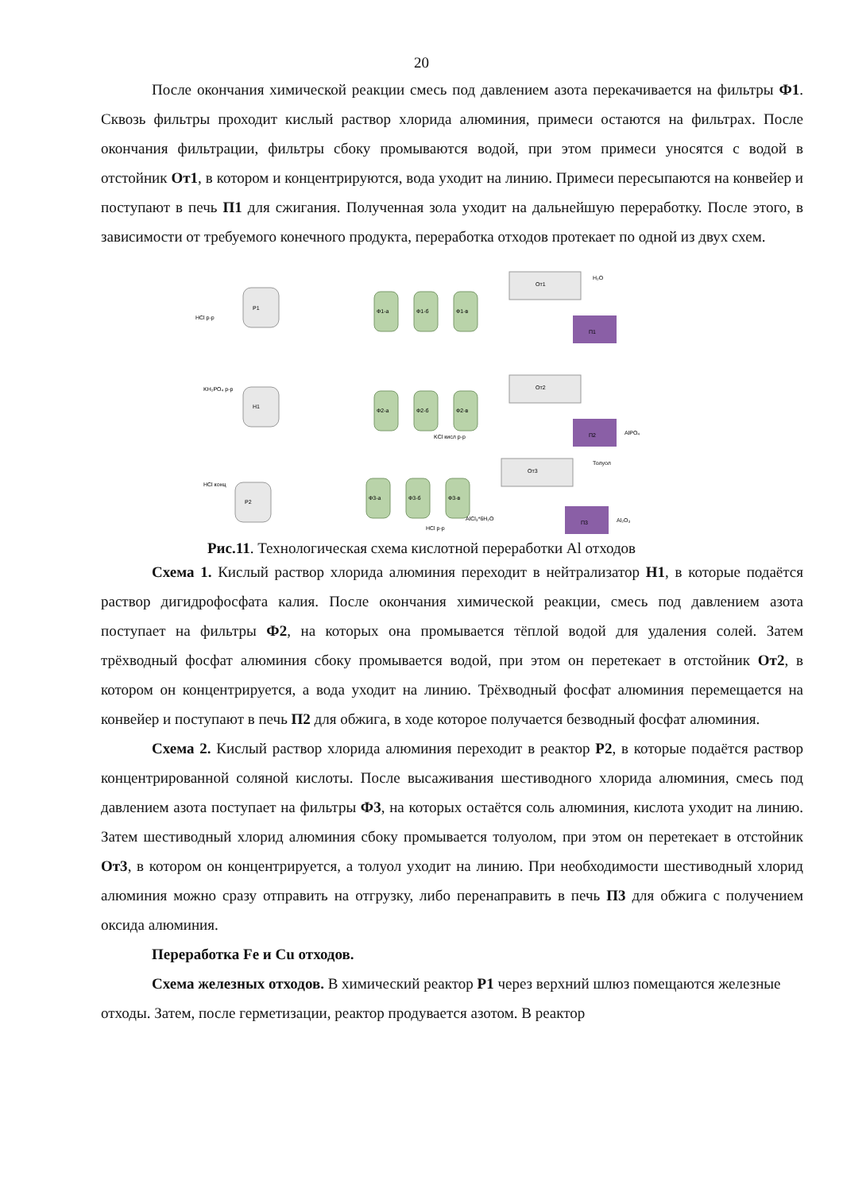20
После окончания химической реакции смесь под давлением азота перекачивается на фильтры Ф1. Сквозь фильтры проходит кислый раствор хлорида алюминия, примеси остаются на фильтрах. После окончания фильтрации, фильтры сбоку промываются водой, при этом примеси уносятся с водой в отстойник От1, в котором и концентрируются, вода уходит на линию. Примеси пересыпаются на конвейер и поступают в печь П1 для сжигания. Полученная зола уходит на дальнейшую переработку. После этого, в зависимости от требуемого конечного продукта, переработка отходов протекает по одной из двух схем.
Р1
Н1
Р2
От1
От2
От3
Ф1-а
Ф1-б
Ф1-в
Ф2-а
Ф2-б
Ф2-в
Ф3-а
Ф3-б
Ф3-в
П1
П2
П3
HCl р-р
KH₂PO₄ р-р
HCl конц
H₂O
AlPO₄
Al₂O₃
Толуол
KCl кисл р-р
HCl р-р
AlCl₃*6H₂O
Рис.11. Технологическая схема кислотной переработки Al отходов
Схема 1. Кислый раствор хлорида алюминия переходит в нейтрализатор Н1, в которые подаётся раствор дигидрофосфата калия. После окончания химической реакции, смесь под давлением азота поступает на фильтры Ф2, на которых она промывается тёплой водой для удаления солей. Затем трёхводный фосфат алюминия сбоку промывается водой, при этом он перетекает в отстойник От2, в котором он концентрируется, а вода уходит на линию. Трёхводный фосфат алюминия перемещается на конвейер и поступают в печь П2 для обжига, в ходе которое получается безводный фосфат алюминия.
Схема 2. Кислый раствор хлорида алюминия переходит в реактор Р2, в которые подаётся раствор концентрированной соляной кислоты. После высаживания шестиводного хлорида алюминия, смесь под давлением азота поступает на фильтры Ф3, на которых остаётся соль алюминия, кислота уходит на линию. Затем шестиводный хлорид алюминия сбоку промывается толуолом, при этом он перетекает в отстойник От3, в котором он концентрируется, а толуол уходит на линию. При необходимости шестиводный хлорид алюминия можно сразу отправить на отгрузку, либо перенаправить в печь П3 для обжига с получением оксида алюминия.
Переработка Fe и Cu отходов.
Схема железных отходов. В химический реактор Р1 через верхний шлюз помещаются железные отходы. Затем, после герметизации, реактор продувается азотом. В реактор